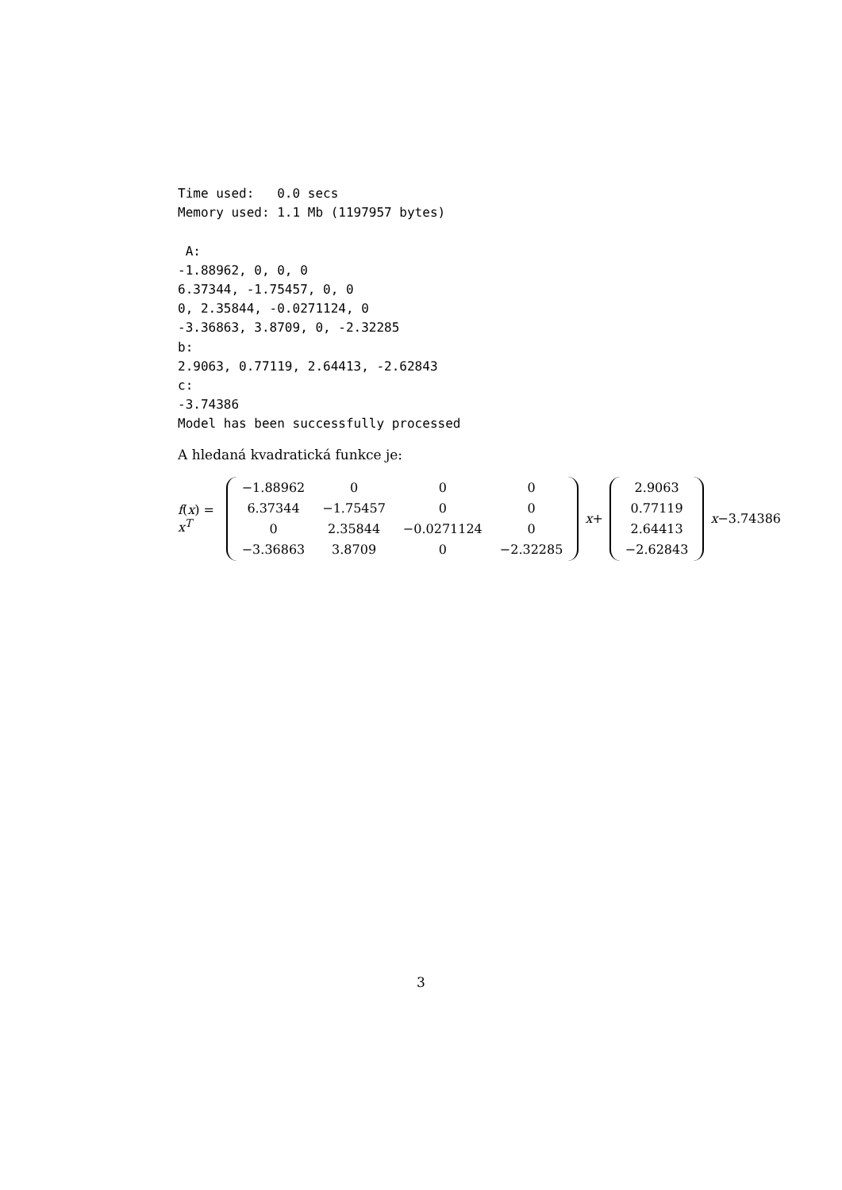Time used:   0.0 secs
Memory used: 1.1 Mb (1197957 bytes)

 A:
-1.88962, 0, 0, 0
6.37344, -1.75457, 0, 0
0, 2.35844, -0.0271124, 0
-3.36863, 3.8709, 0, -2.32285
b:
2.9063, 0.77119, 2.64413, -2.62843
c:
-3.74386
Model has been successfully processed
A hledaná kvadratická funkce je:
f(x) = x<sup>T</sup>
| −1.88962 | 0 | 0 | 0 |
| 6.37344 | −1.75457 | 0 | 0 |
| 0 | 2.35844 | −0.0271124 | 0 |
| −3.36863 | 3.8709 | 0 | −2.32285 |
x+
| 2.9063 |
| 0.77119 |
| 2.64413 |
| −2.62843 |
x−3.74386
3